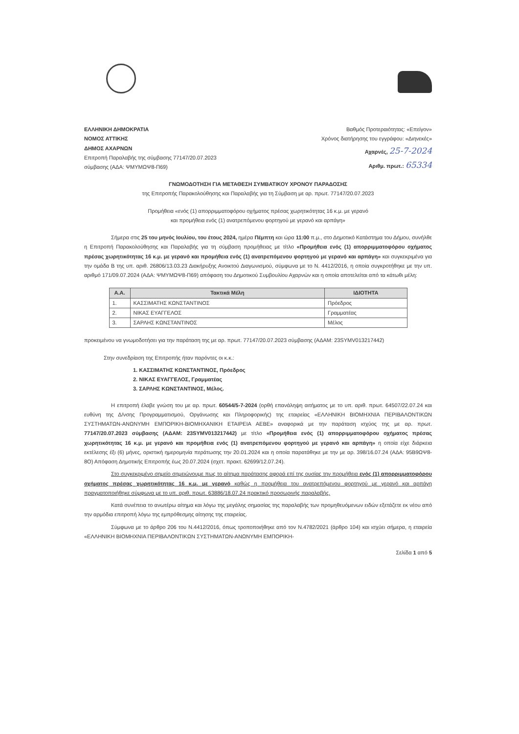ΕΛΛΗΝΙΚΗ ΔΗΜΟΚΡΑΤΙΑ
ΝΟΜΟΣ ΑΤΤΙΚΗΣ
ΔΗΜΟΣ ΑΧΑΡΝΩΝ
Επιτροπή Παραλαβής της σύμβασης 77147/20.07.2023
σύμβασης (ΑΔΑ: ΨΜΥΜΩΨ8-Π69)
Βαθμός Προτεραιότητας: «Επείγον»
Χρόνος διατήρησης του εγγράφου: «Διηνεκές»
Αχαρνές, 25-7-2024
Αριθμ. πρωτ.: 65334
ΓΝΩΜΟΔΟΤΗΣΗ ΓΙΑ ΜΕΤΑΘΕΣΗ ΣΥΜΒΑΤΙΚΟΥ ΧΡΟΝΟΥ ΠΑΡΑΔΟΣΗΣ
της Επιτροπής Παρακολούθησης και Παραλαβής για τη Σύμβαση με αρ. πρωτ. 77147/20.07.2023
Προμήθεια «ενός (1) απορριμματοφόρου οχήματος πρέσας χωρητικότητας 16 κ.μ. με γερανό
και προμήθεια ενός (1) ανατρεπόμενου φορτηγού με γερανό και αρπάγη»
Σήμερα στις 25 του μηνός Ιουλίου, του έτους 2024, ημέρα Πέμπτη και ώρα 11:00 π.μ., στο Δημοτικό Κατάστημα του Δήμου, συνήλθε η Επιτροπή Παρακολούθησης και Παραλαβής για τη σύμβαση προμήθειας με τίτλο «Προμήθεια ενός (1) απορριμματοφόρου οχήματος πρέσας χωρητικότητας 16 κ.μ. με γερανό και προμήθεια ενός (1) ανατρεπόμενου φορτηγού με γερανό και αρπάγη» και συγκεκριμένα για την ομάδα Β της υπ. αριθ. 26806/13.03.23 Διακήρυξης Ανοικτού Διαγωνισμού, σύμφωνα με το Ν. 4412/2016, η οποία συγκροτήθηκε με την υπ. αριθμό 171/09.07.2024 (ΑΔΑ: ΨΜΥΜΩΨ8-Π69) απόφαση του Δημοτικού Συμβουλίου Αχαρνών και η οποία αποτελείται από τα κάτωθι μέλη:
| Α.Α. | Τακτικά Μέλη | ΙΔΙΟΤΗΤΑ |
| --- | --- | --- |
| 1. | ΚΑΣΣΙΜΑΤΗΣ ΚΩΝΣΤΑΝΤΙΝΟΣ | Πρόεδρος |
| 2. | ΝΙΚΑΣ ΕΥΑΓΓΕΛΟΣ | Γραμματέας |
| 3. | ΣΑΡΛΗΣ ΚΩΝΣΤΑΝΤΙΝΟΣ | Μέλος |
προκειμένου να γνωμοδοτήσει για την παράταση της με αρ. πρωτ. 77147/20.07.2023 σύμβασης (ΑΔΑΜ: 23SYMV013217442)
Στην συνεδρίαση της Επιτροπής ήταν παρόντες οι κ.κ.:
1. ΚΑΣΣΙΜΑΤΗΣ ΚΩΝΣΤΑΝΤΙΝΟΣ, Πρόεδρος
2. ΝΙΚΑΣ ΕΥΑΓΓΕΛΟΣ, Γραμματέας
3. ΣΑΡΛΗΣ ΚΩΝΣΤΑΝΤΙΝΟΣ, Μέλος.
Η επιτροπή έλαβε γνώση του με αρ. πρωτ. 60544/5-7-2024 (ορθή επανάληψη αιτήματος με το υπ. αριθ. πρωτ. 64507/22.07.24 και ευθύνη της Δ/νσης Προγραμματισμού, Οργάνωσης και Πληροφορικής) της εταιρείας «ΕΛΛΗΝΙΚΗ ΒΙΟΜΗΧΝΙΑ ΠΕΡΙΒΑΛΟΝΤΙΚΩΝ ΣΥΣΤΗΜΑΤΩΝ-ΑΝΩΝΥΜΗ ΕΜΠΟΡΙΚΗ-ΒΙΟΜΗΧΑΝΙΚΗ ΕΤΑΙΡΕΙΑ ΑΕΒΕ» αναφορικά με την παράταση ισχύος της με αρ. πρωτ. 77147/20.07.2023 σύμβασης (ΑΔΑΜ: 23SYMV013217442) με τίτλο «Προμήθεια ενός (1) απορριμματοφόρου οχήματος πρέσας χωρητικότητας 16 κ.μ. με γερανό και προμήθεια ενός (1) ανατρεπόμενου φορτηγού με γερανό και αρπάγη» η οποία είχε διάρκεια εκτέλεσης έξι (6) μήνες, οριστική ημερομηνία περάτωσης την 20.01.2024 και η οποία παρατάθηκε με την με αρ. 398/16.07.24 (ΑΔΑ: 95Β9ΩΨ8-8Ο) Απόφαση Δημοτικής Επιτροπής έως 20.07.2024 (σχετ. πρακτ. 62699/12.07.24).
Στο συγκεκριμένο σημείο σημειώνουμε πως το αίτημα παράτασης αφορά επί της ουσίας την προμήθεια ενός (1) απορριμματοφόρου οχήματος πρέσας χωρητικότητας 16 κ.μ. με γερανό καθώς η προμήθεια του ανατρεπόμενου φορτηγού με γερανό και αρπάγη πραγματοποιήθηκε σύμφωνα με το υπ. αριθ. πρωτ. 63886/18.07.24 πρακτικό προσωρινής παραλαβής.
Κατά συνέπεια το ανωτέρω αίτημα και λόγω της μεγάλης σημασίας της παραλαβής των προμηθευόμενων ειδών εξετάζετε εκ νέου από την αρμόδια επιτροπή λόγω της εμπρόθεσμης αίτησης της εταιρείας.
Σύμφωνα με το άρθρο 206 του Ν.4412/2016, όπως τροποποιήθηκε από τον Ν.4782/2021 (άρθρο 104) και ισχύει σήμερα, η εταιρεία «ΕΛΛΗΝΙΚΗ ΒΙΟΜΗΧΝΙΑ ΠΕΡΙΒΑΛΟΝΤΙΚΩΝ ΣΥΣΤΗΜΑΤΩΝ-ΑΝΩΝΥΜΗ ΕΜΠΟΡΙΚΗ-
Σελίδα 1 από 5